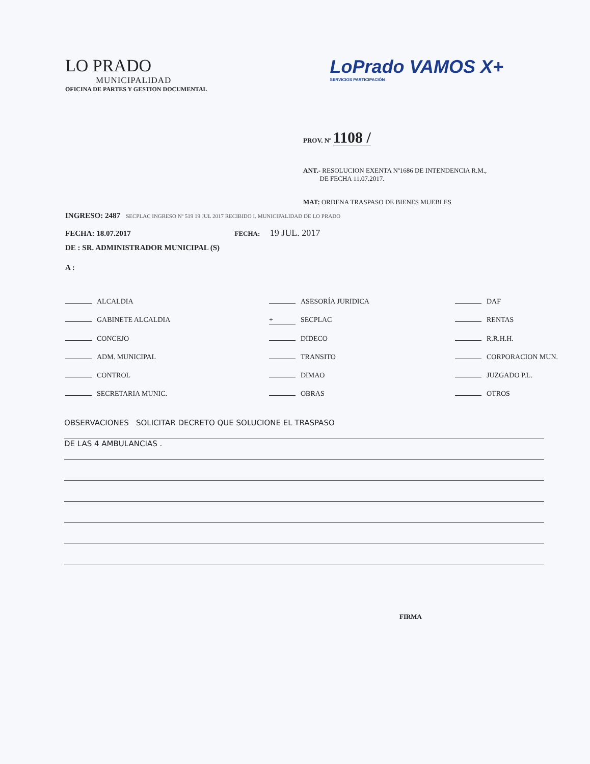LO PRADO
MUNICIPALIDAD
OFICINA DE PARTES Y GESTION DOCUMENTAL
LoPrado VAMOS X+
SERVICIOS PARTICIPACIÓN
PROV. Nº 1108 /
ANT.- RESOLUCION EXENTA Nº1686 DE INTENDENCIA R.M.,
DE FECHA 11.07.2017.
MAT: ORDENA TRASPASO DE BIENES MUEBLES
INGRESO: 2487 SECPLAC INGRESO Nº 519 19 JUL 2017 RECIBIDO I. MUNICIPALIDAD DE LO PRADO
FECHA: 18.07.2017 FECHA: 19 JUL. 2017
DE : SR. ADMINISTRADOR MUNICIPAL (S)
A :
ALCALDIA
ASESORÍA JURIDICA
DAF
GABINETE ALCALDIA
+ SECPLAC
RENTAS
CONCEJO
DIDECO
R.R.H.H.
ADM. MUNICIPAL
TRANSITO
CORPORACION MUN.
CONTROL
DIMAO
JUZGADO P.L.
SECRETARIA MUNIC.
OBRAS
OTROS
OBSERVACIONES SOLICITAR DECRETO QUE SOLUCIONE EL TRASPASO
DE LAS 4 AMBULANCIAS .
FIRMA